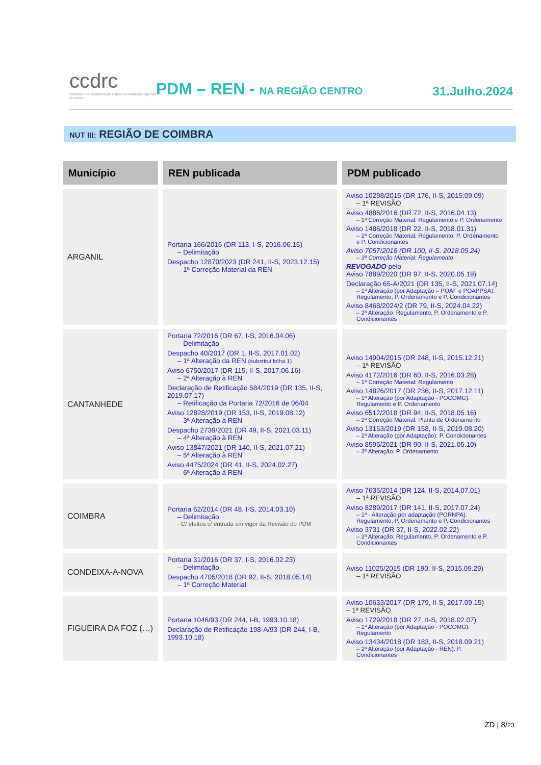ccdrc
comissão de coordenação e desenvolvimento regional do centro
PDM – REN - NA REGIÃO CENTRO
31.Julho.2024
NUT III: REGIÃO DE COIMBRA
| Município | REN publicada | PDM publicado |
| --- | --- | --- |
| ARGANIL | Portaria 166/2016 (DR 113, I-S, 2016.06.15) – Delimitação Despacho 12870/2023 (DR 241, II-S, 2023.12.15) – 1ª Correção Material da REN | Aviso 10298/2015 (DR 176, II-S, 2015.09.09) – 1ª REVISÃO Aviso 4886/2016 (DR 72, II-S, 2016.04.13) – 1ª Correção Material: Regulamento e P. Ordenamento Aviso 1486/2018 (DR 22, II-S, 2018.01.31) – 2ª Correção Material: Regulamento, P. Ordenamento e P. Condicionantes Aviso 7057/2018 (DR 100, II-S, 2018.05.24) – 3ª Correção Material: Regulamento REVOGADO pelo Aviso 7889/2020 (DR 97, II-S, 2020.05.19) Declaração 65-A/2021 (DR 135, II-S, 2021.07.14) – 1ª Alteração (por Adaptação – POAF e POAPPSA): Regulamento, P. Ordenamento e P. Condicionantes Aviso 8468/2024/2 (DR 79, II-S, 2024.04.22) – 2ª Alteração: Regulamento, P. Ordenamento e P. Condicionantes |
| CANTANHEDE | Portaria 72/2016 (DR 67, I-S, 2016.04.06) – Delimitação Despacho 40/2017 (DR 1, II-S, 2017.01.02) – 1ª Alteração da REN (substitui folha 1) Aviso 6750/2017 (DR 115, II-S, 2017.06.16) – 2ª Alteração à REN Declaração de Retificação 584/2019 (DR 135, II-S, 2019.07.17) – Retificação da Portaria 72/2016 de 06/04 Aviso 12828/2019 (DR 153, II-S, 2019.08.12) – 3ª Alteração à REN Despacho 2739/2021 (DR 49, II-S, 2021.03.11) – 4ª Alteração à REN Aviso 13847/2021 (DR 140, II-S, 2021.07.21) – 5ª Alteração à REN Aviso 4475/2024 (DR 41, II-S, 2024.02.27) – 6ª Alteração à REN | Aviso 14904/2015 (DR 248, II-S, 2015.12.21) – 1ª REVISÃO Aviso 4172/2016 (DR 60, II-S, 2016.03.28) – 1ª Correção Material: Regulamento Aviso 14826/2017 (DR 236, II-S, 2017.12.11) – 1ª Alteração (por Adaptação - POCOMG): Regulamento e P. Ordenamento Aviso 6512/2018 (DR 94, II-S, 2018.05.16) – 2ª Correção Material: Planta de Ordenamento Aviso 13153/2019 (DR 158, II-S, 2019.08.20) – 2ª Alteração (por Adaptação): P. Condicionantes Aviso 8595/2021 (DR 90, II-S, 2021.05.10) – 3ª Alteração: P. Ordenamento |
| COIMBRA | Portaria 62/2014 (DR 48, I-S, 2014.03.10) – Delimitação - C/ efeitos c/ entrada em vigor da Revisão do PDM | Aviso 7635/2014 (DR 124, II-S, 2014.07.01) – 1ª REVISÃO Aviso 8289/2017 (DR 141, II-S, 2017.07.24) – 1ª - Alteração por adaptação (PORNPA): Regulamento, P. Ordenamento e P. Condicionantes Aviso 3731 (DR 37, II-S, 2022.02.22) – 2ª Alteração: Regulamento, P. Ordenamento e P. Condicionantes |
| CONDEIXA-A-NOVA | Portaria 31/2016 (DR 37, I-S, 2016.02.23) – Delimitação Despacho 4705/2018 (DR 92, II-S, 2018.05.14) – 1ª Correção Material | Aviso 11025/2015 (DR 190, II-S, 2015.09.29) – 1ª REVISÃO |
| FIGUEIRA DA FOZ (…) | Portaria 1046/93 (DR 244, I-B, 1993.10.18) Declaração de Retificação 198-A/93 (DR 244, I-B, 1993.10.18) | Aviso 10633/2017 (DR 179, II-S, 2017.09.15) – 1ª REVISÃO Aviso 1729/2018 (DR 27, II-S, 2018.02.07) – 1ª Alteração (por Adaptação - POCOMG): Regulamento Aviso 13434/2018 (DR 183, II-S, 2018.09.21) – 2ª Alteração (por Adaptação - REN): P. Condicionantes |
ZD | 8/23